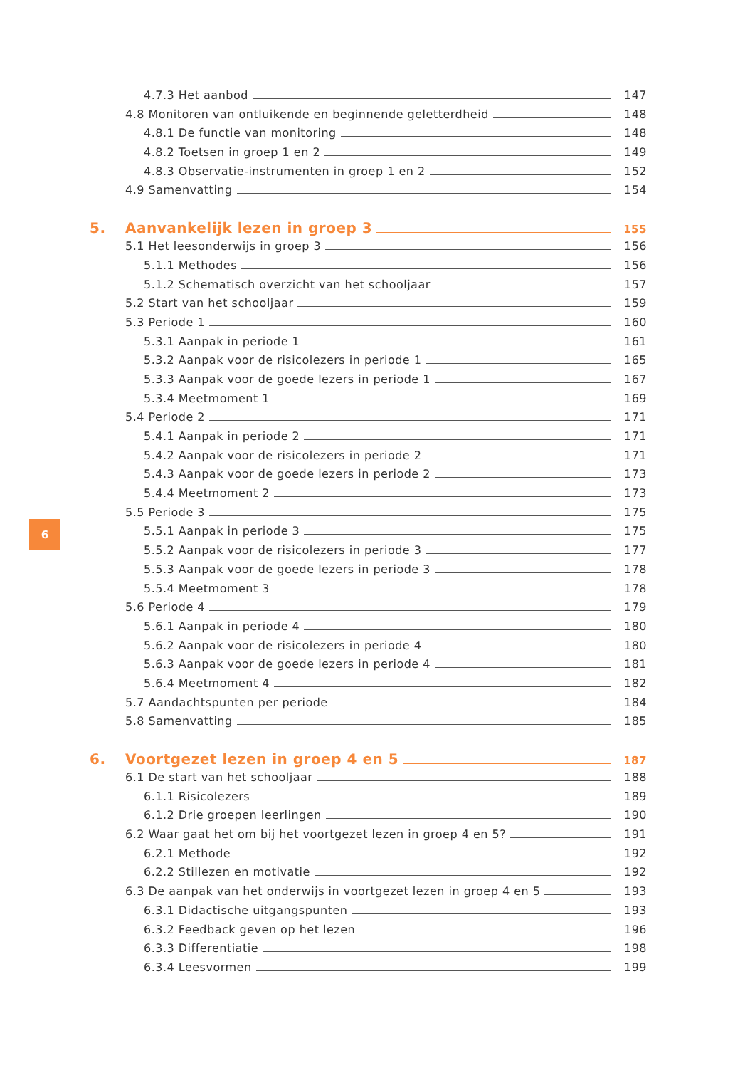4.7.3 Het aanbod 147
4.8 Monitoren van ontluikende en beginnende geletterdheid 148
4.8.1 De functie van monitoring 148
4.8.2 Toetsen in groep 1 en 2 149
4.8.3 Observatie-instrumenten in groep 1 en 2 152
4.9 Samenvatting 154
5. Aanvankelijk lezen in groep 3 155
5.1 Het leesonderwijs in groep 3 156
5.1.1 Methodes 156
5.1.2 Schematisch overzicht van het schooljaar 157
5.2 Start van het schooljaar 159
5.3 Periode 1 160
5.3.1 Aanpak in periode 1 161
5.3.2 Aanpak voor de risicolezers in periode 1 165
5.3.3 Aanpak voor de goede lezers in periode 1 167
5.3.4 Meetmoment 1 169
5.4 Periode 2 171
5.4.1 Aanpak in periode 2 171
5.4.2 Aanpak voor de risicolezers in periode 2 171
5.4.3 Aanpak voor de goede lezers in periode 2 173
5.4.4 Meetmoment 2 173
5.5 Periode 3 175
5.5.1 Aanpak in periode 3 175
5.5.2 Aanpak voor de risicolezers in periode 3 177
5.5.3 Aanpak voor de goede lezers in periode 3 178
5.5.4 Meetmoment 3 178
5.6 Periode 4 179
5.6.1 Aanpak in periode 4 180
5.6.2 Aanpak voor de risicolezers in periode 4 180
5.6.3 Aanpak voor de goede lezers in periode 4 181
5.6.4 Meetmoment 4 182
5.7 Aandachtspunten per periode 184
5.8 Samenvatting 185
6. Voortgezet lezen in groep 4 en 5 187
6.1 De start van het schooljaar 188
6.1.1 Risicolezers 189
6.1.2 Drie groepen leerlingen 190
6.2 Waar gaat het om bij het voortgezet lezen in groep 4 en 5? 191
6.2.1 Methode 192
6.2.2 Stillezen en motivatie 192
6.3 De aanpak van het onderwijs in voortgezet lezen in groep 4 en 5 193
6.3.1 Didactische uitgangspunten 193
6.3.2 Feedback geven op het lezen 196
6.3.3 Differentiatie 198
6.3.4 Leesvormen 199
6